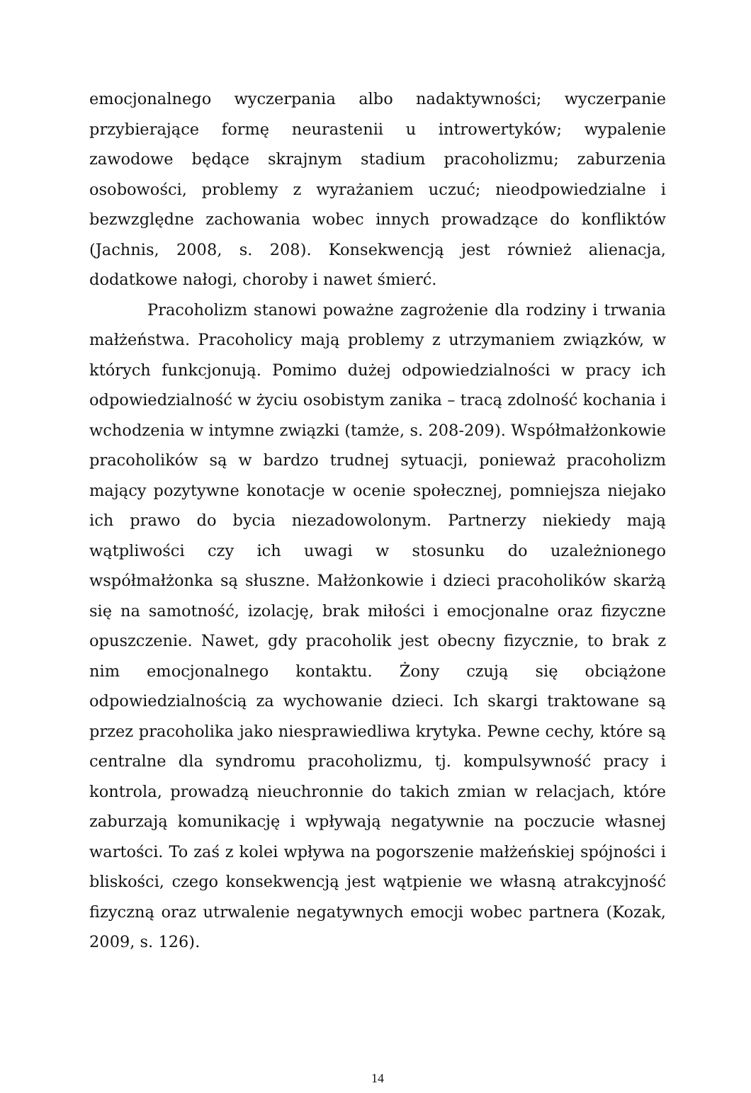emocjonalnego wyczerpania albo nadaktywności; wyczerpanie przybierające formę neurastenii u introwertyków; wypalenie zawodowe będące skrajnym stadium pracoholizmu; zaburzenia osobowości, problemy z wyrażaniem uczuć; nieodpowiedzialne i bezwzględne zachowania wobec innych prowadzące do konfliktów (Jachnis, 2008, s. 208). Konsekwencją jest również alienacja, dodatkowe nałogi, choroby i nawet śmierć.
Pracoholizm stanowi poważne zagrożenie dla rodziny i trwania małżeństwa. Pracoholicy mają problemy z utrzymaniem związków, w których funkcjonują. Pomimo dużej odpowiedzialności w pracy ich odpowiedzialność w życiu osobistym zanika – tracą zdolność kochania i wchodzenia w intymne związki (tamże, s. 208-209). Współmałżonkowie pracoholików są w bardzo trudnej sytuacji, ponieważ pracoholizm mający pozytywne konotacje w ocenie społecznej, pomniejsza niejako ich prawo do bycia niezadowolonym. Partnerzy niekiedy mają wątpliwości czy ich uwagi w stosunku do uzależnionego współmałżonka są słuszne. Małżonkowie i dzieci pracoholików skarżą się na samotność, izolację, brak miłości i emocjonalne oraz fizyczne opuszczenie. Nawet, gdy pracoholik jest obecny fizycznie, to brak z nim emocjonalnego kontaktu. Żony czują się obciążone odpowiedzialnością za wychowanie dzieci. Ich skargi traktowane są przez pracoholika jako niesprawiedliwa krytyka. Pewne cechy, które są centralne dla syndromu pracoholizmu, tj. kompulsywność pracy i kontrola, prowadzą nieuchronnie do takich zmian w relacjach, które zaburzają komunikację i wpływają negatywnie na poczucie własnej wartości. To zaś z kolei wpływa na pogorszenie małżeńskiej spójności i bliskości, czego konsekwencją jest wątpienie we własną atrakcyjność fizyczną oraz utrwalenie negatywnych emocji wobec partnera (Kozak, 2009, s. 126).
14